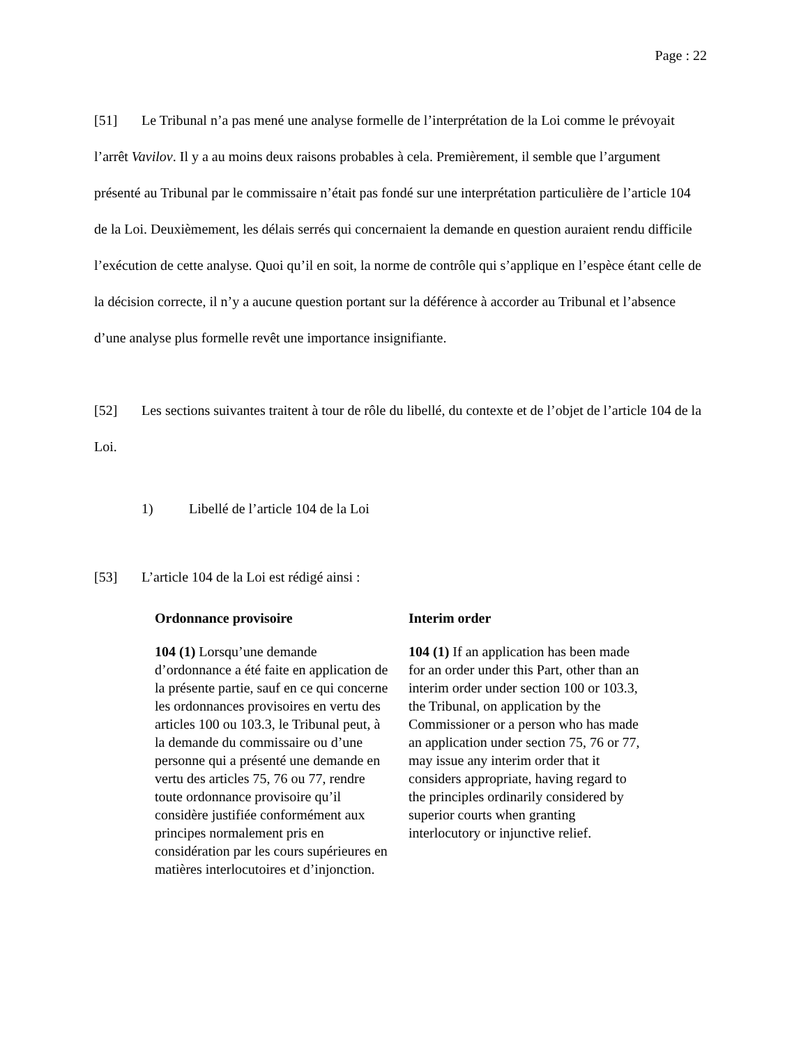Page : 22
[51] Le Tribunal n’a pas mené une analyse formelle de l’interprétation de la Loi comme le prévoyait l’arrêt Vavilov. Il y a au moins deux raisons probables à cela. Premièrement, il semble que l’argument présenté au Tribunal par le commissaire n’était pas fondé sur une interprétation particulière de l’article 104 de la Loi. Deuxièmement, les délais serrés qui concernaient la demande en question auraient rendu difficile l’exécution de cette analyse. Quoi qu’il en soit, la norme de contrôle qui s’applique en l’espèce étant celle de la décision correcte, il n’y a aucune question portant sur la déférence à accorder au Tribunal et l’absence d’une analyse plus formelle revêt une importance insignifiante.
[52] Les sections suivantes traitent à tour de rôle du libellé, du contexte et de l’objet de l’article 104 de la Loi.
1) Libellé de l’article 104 de la Loi
[53] L’article 104 de la Loi est rédigé ainsi :
Ordonnance provisoire
104 (1) Lorsqu’une demande d’ordonnance a été faite en application de la présente partie, sauf en ce qui concerne les ordonnances provisoires en vertu des articles 100 ou 103.3, le Tribunal peut, à la demande du commissaire ou d’une personne qui a présenté une demande en vertu des articles 75, 76 ou 77, rendre toute ordonnance provisoire qu’il considère justifiée conformément aux principes normalement pris en considération par les cours supérieures en matières interlocutoires et d’injonction.
Interim order
104 (1) If an application has been made for an order under this Part, other than an interim order under section 100 or 103.3, the Tribunal, on application by the Commissioner or a person who has made an application under section 75, 76 or 77, may issue any interim order that it considers appropriate, having regard to the principles ordinarily considered by superior courts when granting interlocutory or injunctive relief.